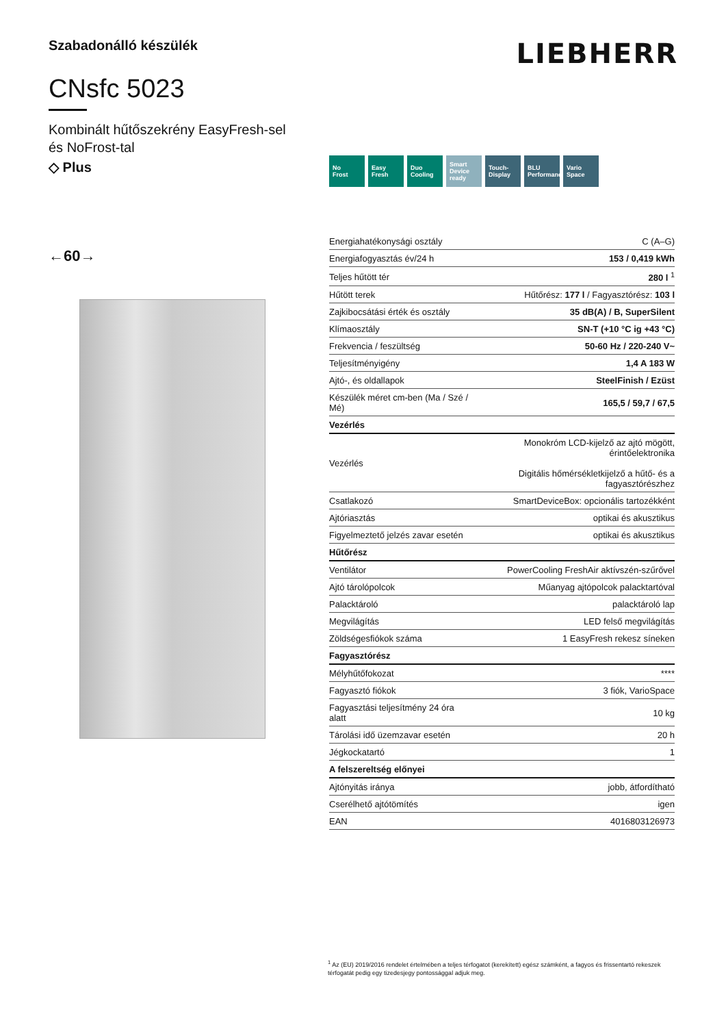Szabadonálló készülék
CNsfc 5023
Kombinált hűtőszekrény EasyFresh-sel
és NoFrost-tal
◇ Plus
←60→
LIEBHERR
No
Frost
Easy
Fresh
Duo
Cooling
Smart
Device
ready
Touch-
Display
BLU Performance
Vario
Space
| Energiahatékonysági osztály | C (A–G) |
| Energiafogyasztás év/24 h | 153 / 0,419 kWh |
| Teljes hűtött tér | 280 l <sup>1</sup> |
| Hűtött terek | Hűtőrész: 177 l / Fagyasztórész: 103 l |
| Zajkibocsátási érték és osztály | 35 dB(A) / B, SuperSilent |
| Klímaosztály | SN-T (+10 °C ig +43 °C) |
| Frekvencia / feszültség | 50-60 Hz / 220-240 V~ |
| Teljesítményigény | 1,4 A 183 W |
| Ajtó-, és oldallapok | SteelFinish / Ezüst |
| Készülék méret cm-ben (Ma / Szé / Mé) | 165,5 / 59,7 / 67,5 |
| Vezérlés | |
| Vezérlés | Monokróm LCD-kijelző az ajtó mögött, érintőelektronika Digitális hőmérsékletkijelző a hűtő- és a fagyasztórészhez |
| Csatlakozó | SmartDeviceBox: opcionális tartozékként |
| Ajtóriasztás | optikai és akusztikus |
| Figyelmeztető jelzés zavar esetén | optikai és akusztikus |
| Hűtőrész | |
| Ventilátor | PowerCooling FreshAir aktívszén-szűrővel |
| Ajtó tárolópolcok | Műanyag ajtópolcok palacktartóval |
| Palacktároló | palacktároló lap |
| Megvilágítás | LED felső megvilágítás |
| Zöldségesfiókok száma | 1 EasyFresh rekesz síneken |
| Fagyasztórész | |
| Mélyhűtőfokozat | **** |
| Fagyasztó fiókok | 3 fiók, VarioSpace |
| Fagyasztási teljesítmény 24 óra alatt | 10 kg |
| Tárolási idő üzemzavar esetén | 20 h |
| Jégkockatartó | 1 |
| A felszereltség előnyei | |
| Ajtónyitás iránya | jobb, átfordítható |
| Cserélhető ajtótömítés | igen |
| EAN | 4016803126973 |
<sup>1</sup> Az (EU) 2019/2016 rendelet értelmében a teljes térfogatot (kerekített) egész számként, a fagyos és frissentartó rekeszek térfogatát pedig egy tizedesjegy pontossággal adjuk meg.